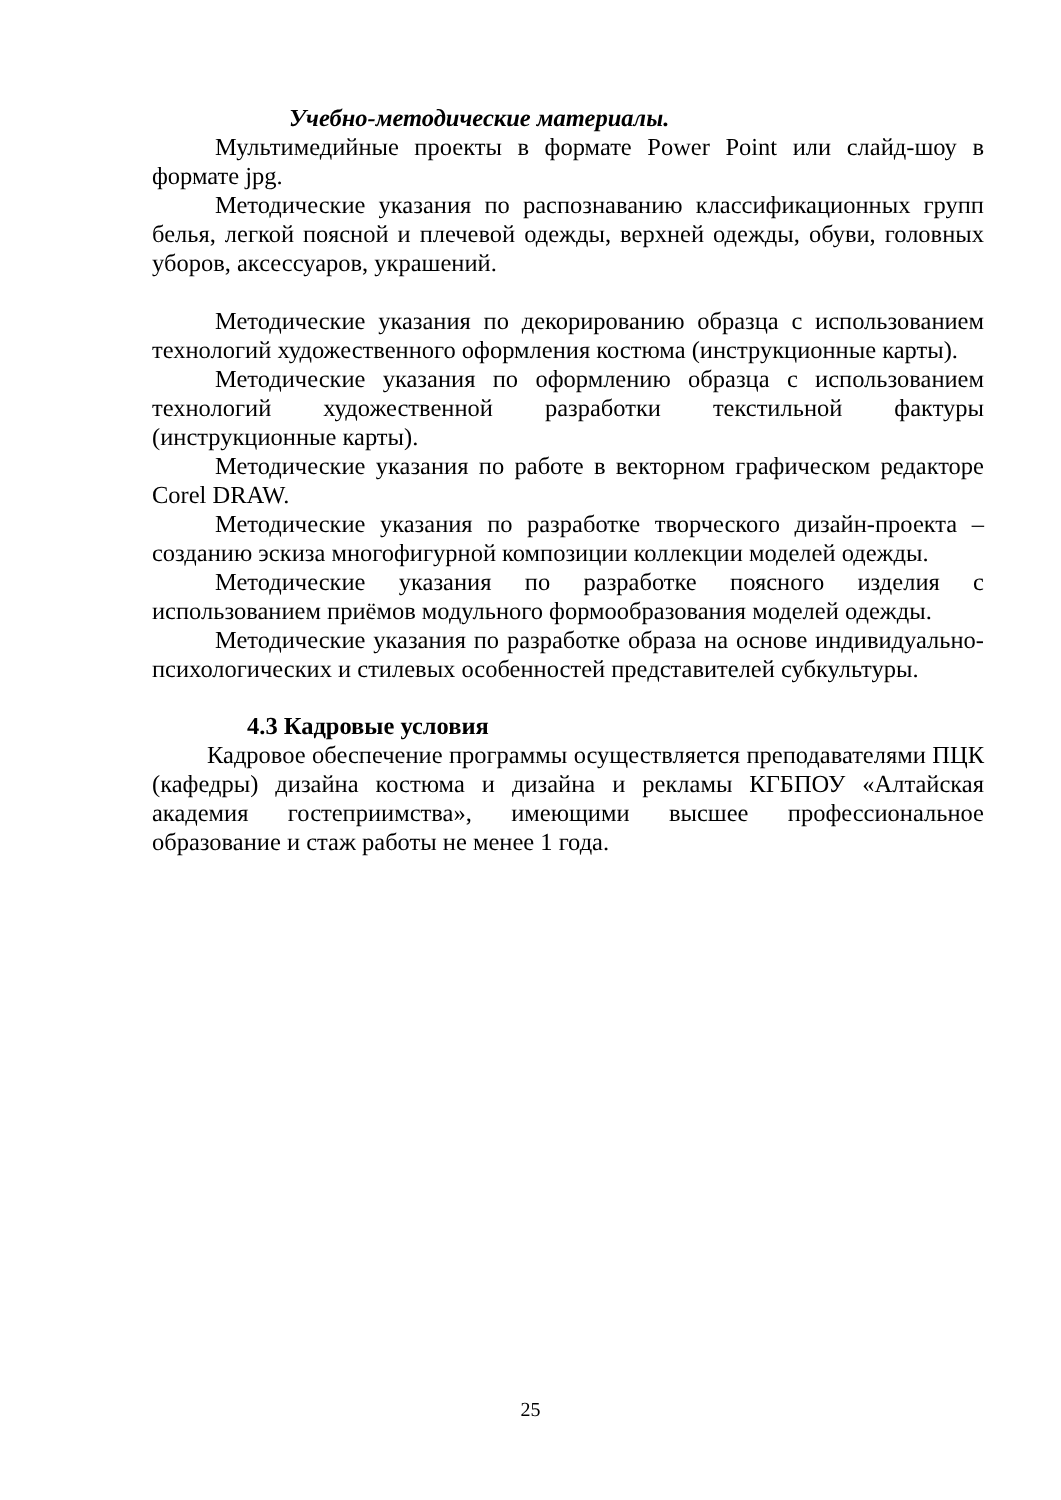Учебно-методические материалы.
Мультимедийные проекты в формате Power Point или слайд-шоу в формате jpg.
Методические указания по распознаванию классификационных групп белья, легкой поясной и плечевой одежды, верхней одежды, обуви, головных уборов, аксессуаров, украшений.
Методические указания по декорированию образца с использованием технологий художественного оформления костюма (инструкционные карты).
Методические указания по оформлению образца с использованием технологий художественной разработки текстильной фактуры (инструкционные карты).
Методические указания по работе в векторном графическом редакторе Corel DRAW.
Методические указания по разработке творческого дизайн-проекта – созданию эскиза многофигурной композиции коллекции моделей одежды.
Методические указания по разработке поясного изделия с использованием приёмов модульного формообразования моделей одежды.
Методические указания по разработке образа на основе индивидуально-психологических и стилевых особенностей представителей субкультуры.
4.3 Кадровые условия
Кадровое обеспечение программы осуществляется преподавателями ПЦК (кафедры) дизайна костюма и дизайна и рекламы КГБПОУ «Алтайская академия гостеприимства», имеющими высшее профессиональное образование и стаж работы не менее 1 года.
25